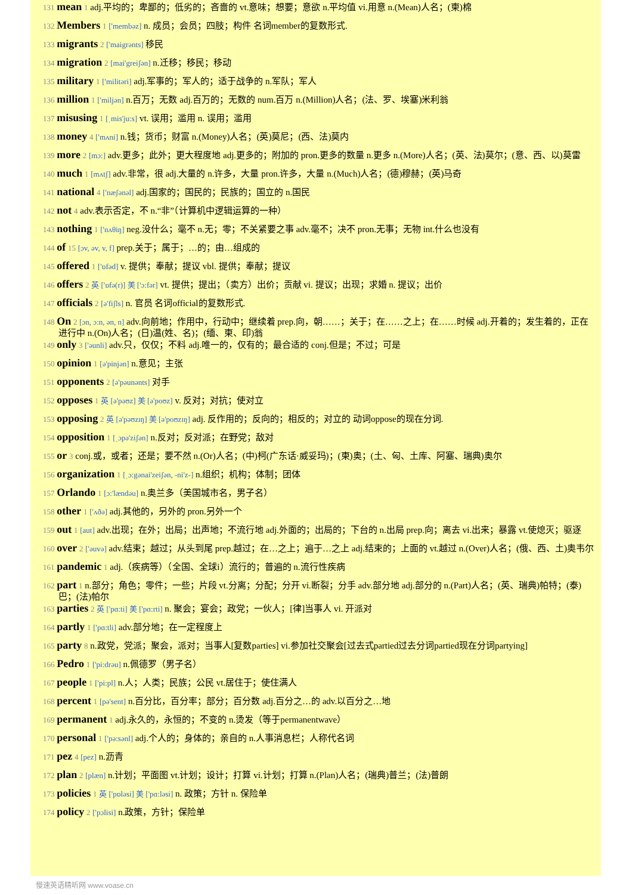131 mean 1 adj.平均的；卑鄙的；低劣的；吝啬的 vt.意味；想要；意欲 n.平均值 vi.用意 n.(Mean)人名；(柬)棉
132 Members 1 ['membəz] n. 成员；会员；四肢；构件 名词member的复数形式.
133 migrants 2 ['maigrənts] 移民
134 migration 2 [mai'greiʃən] n.迁移；移民；移动
135 military 1 ['militəri] adj.军事的；军人的；适于战争的 n.军队；军人
136 million 1 ['miljən] n.百万；无数 adj.百万的；无数的 num.百万 n.(Million)人名；(法、罗、埃塞)米利翁
137 misusing 1 [ˌmis'ju:s] vt. 误用；滥用 n. 误用；滥用
138 money 4 ['mʌni] n.钱；货币；财富 n.(Money)人名；(英)莫尼；(西、法)莫内
139 more 2 [mɔ:] adv.更多；此外；更大程度地 adj.更多的；附加的 pron.更多的数量 n.更多 n.(More)人名；(英、法)莫尔；(意、西、以)莫雷
140 much 1 [mʌtʃ] adv.非常，很 adj.大量的 n.许多，大量 pron.许多，大量 n.(Much)人名；(德)穆赫；(英)马奇
141 national 4 ['næʃənəl] adj.国家的；国民的；民族的；国立的 n.国民
142 not 4 adv.表示否定，不 n.“非”（计算机中逻辑运算的一种）
143 nothing 1 ['nʌθiŋ] neg.没什么；毫不 n.无；零；不关紧要之事 adv.毫不；决不 pron.无事；无物 int.什么也没有
144 of 15 [ɔv, əv, v, f] prep.关于；属于；…的；由…组成的
145 offered 1 ['ɒfəd] v. 提供；奉献；提议 vbl. 提供；奉献；提议
146 offers 2 英 ['ɒfə(r)] 美 ['ɔ:fər] vt. 提供；提出；（卖方）出价；贡献 vi. 提议；出现；求婚 n. 提议；出价
147 officials 2 [ə'fiʃls] n. 官员 名词official的复数形式.
148 On 2 [ɔn, ɔ:n, ən, n] adv.向前地；作用中，行动中；继续着 prep.向，朝……；关于；在……之上；在……时候 adj.开着的；发生着的，正在进行中 n.(On)人名；(日)温(姓、名)；(缅、柬、印)翁
149 only 3 ['əunli] adv.只，仅仅；不料 adj.唯一的，仅有的；最合适的 conj.但是；不过；可是
150 opinion 1 [ə'pinjən] n.意见；主张
151 opponents 2 [ə'pəunənts] 对手
152 opposes 1 英 [ə'pəʊz] 美 [ə'poʊz] v. 反对；对抗；使对立
153 opposing 2 英 [ə'pəʊzɪŋ] 美 [ə'poʊzɪŋ] adj. 反作用的；反向的；相反的；对立的 动词oppose的现在分词.
154 opposition 1 [ˌɔpə'ziʃən] n.反对；反对派；在野党；敌对
155 or 3 conj.或，或者；还是；要不然 n.(Or)人名；(中)柯(广东话·威妥玛)；(柬)奥；(土、匈、土库、阿塞、瑞典)奥尔
156 organization 1 [ˌɔ:gənai'zeiʃən, -ni'z-] n.组织；机构；体制；团体
157 Orlando 1 [ɔ:'lændəu] n.奥兰多（美国城市名，男子名）
158 other 1 ['ʌðə] adj.其他的，另外的 pron.另外一个
159 out 1 [aut] adv.出现；在外；出局；出声地；不流行地 adj.外面的；出局的；下台的 n.出局 prep.向；离去 vi.出来；暴露 vt.使熄灭；驱逐
160 over 2 ['əuvə] adv.结束；越过；从头到尾 prep.越过；在…之上；遍于…之上 adj.结束的；上面的 vt.越过 n.(Over)人名；(俄、西、土)奥韦尔
161 pandemic 1 adj.（疾病等）（全国、全球i）流行的；普遍的 n.流行性疾病
162 part 1 n.部分；角色；零件；一些；片段 vt.分离；分配；分开 vi.断裂；分手 adv.部分地 adj.部分的 n.(Part)人名；(英、瑞典)帕特；(泰)巴；(法)帕尔
163 parties 2 英 ['pɑ:ti] 美 ['pɑ:rti] n. 聚会；宴会；政党；一伙人；[律]当事人 vi. 开派对
164 partly 1 ['pɑ:tli] adv.部分地；在一定程度上
165 party 8 n.政党，党派；聚会，派对；当事人[复数parties] vi.参加社交聚会[过去式partied过去分词partied现在分词partying]
166 Pedro 1 ['pi:drəu] n.佩德罗（男子名）
167 people 1 ['pi:pl] n.人；人类；民族；公民 vt.居住于；使住满人
168 percent 1 [pə'sent] n.百分比，百分率；部分；百分数 adj.百分之…的 adv.以百分之…地
169 permanent 1 adj.永久的，永恒的；不变的 n.烫发（等于permanentwave）
170 personal 1 ['pə:sənl] adj.个人的；身体的；亲自的 n.人事消息栏；人称代名词
171 pez 4 [pez] n.沥青
172 plan 2 [plæn] n.计划；平面图 vt.计划；设计；打算 vi.计划；打算 n.(Plan)人名；(瑞典)普兰；(法)普朗
173 policies 1 英 ['pɒləsi] 美 ['pɑ:ləsi] n. 政策；方针 n. 保险单
174 policy 2 ['pɔlisi] n.政策，方针；保险单
慢速英语精听网 www.voase.cn